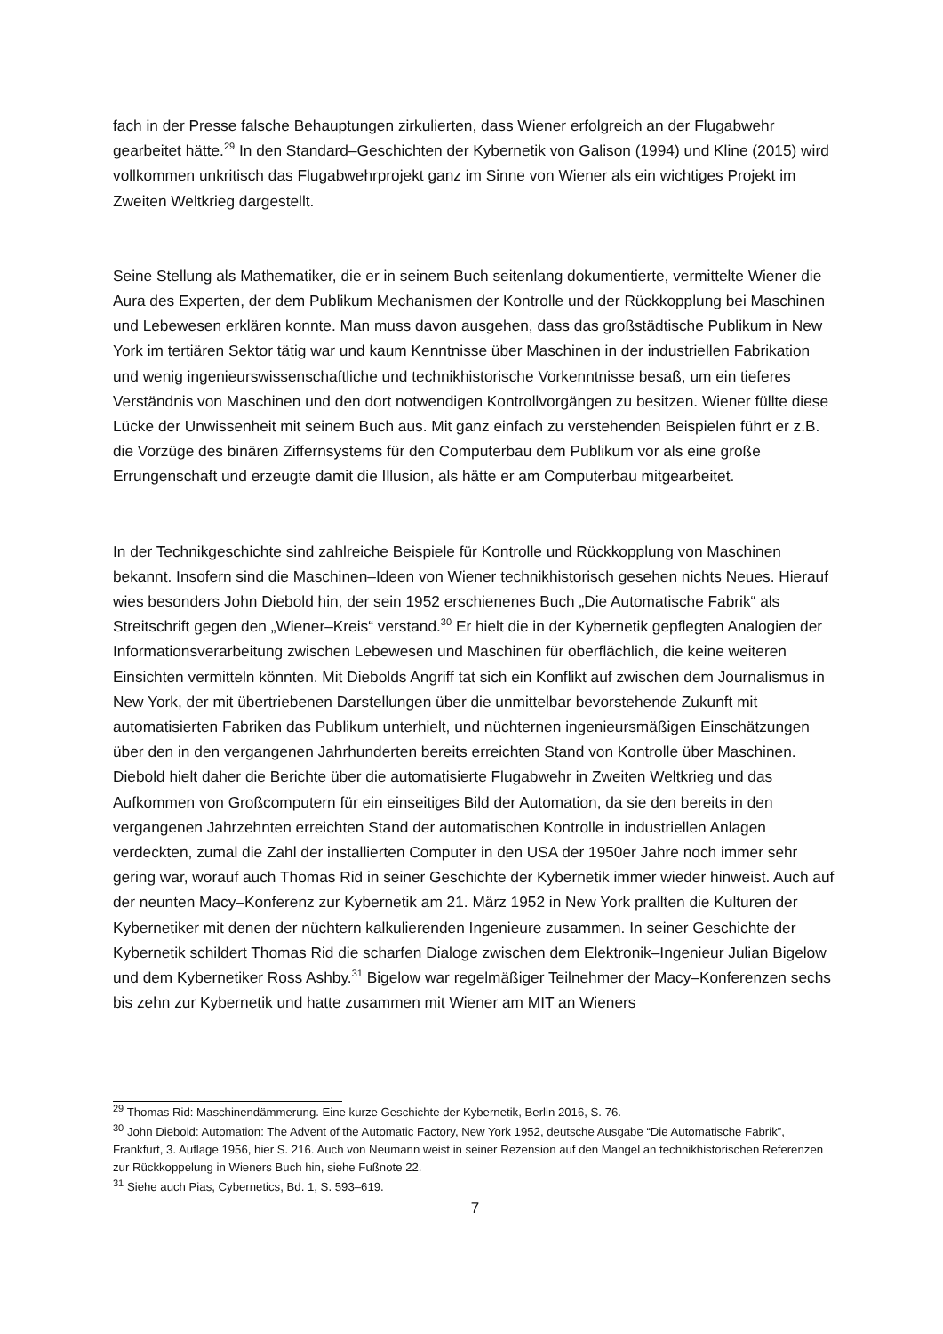fach in der Presse falsche Behauptungen zirkulierten, dass Wiener erfolgreich an der Flugabwehr gearbeitet hätte.<sup>29</sup> In den Standard–Geschichten der Kybernetik von Galison (1994) und Kline (2015) wird vollkommen unkritisch das Flugabwehrprojekt ganz im Sinne von Wiener als ein wichtiges Projekt im Zweiten Weltkrieg dargestellt.
Seine Stellung als Mathematiker, die er in seinem Buch seitenlang dokumentierte, vermittelte Wiener die Aura des Experten, der dem Publikum Mechanismen der Kontrolle und der Rückkopplung bei Maschinen und Lebewesen erklären konnte. Man muss davon ausgehen, dass das großstädtische Publikum in New York im tertiären Sektor tätig war und kaum Kenntnisse über Maschinen in der industriellen Fabrikation und wenig ingenieurswissenschaftliche und technikhistorische Vorkenntnisse besaß, um ein tieferes Verständnis von Maschinen und den dort notwendigen Kontrollvorgängen zu besitzen. Wiener füllte diese Lücke der Unwissenheit mit seinem Buch aus. Mit ganz einfach zu verstehenden Beispielen führt er z.B. die Vorzüge des binären Ziffernsystems für den Computerbau dem Publikum vor als eine große Errungenschaft und erzeugte damit die Illusion, als hätte er am Computerbau mitgearbeitet.
In der Technikgeschichte sind zahlreiche Beispiele für Kontrolle und Rückkopplung von Maschinen bekannt. Insofern sind die Maschinen–Ideen von Wiener technikhistorisch gesehen nichts Neues. Hierauf wies besonders John Diebold hin, der sein 1952 erschienenes Buch „Die Automatische Fabrik“ als Streitschrift gegen den „Wiener–Kreis“ verstand.<sup>30</sup> Er hielt die in der Kybernetik gepflegten Analogien der Informationsverarbeitung zwischen Lebewesen und Maschinen für oberflächlich, die keine weiteren Einsichten vermitteln könnten. Mit Diebolds Angriff tat sich ein Konflikt auf zwischen dem Journalismus in New York, der mit übertriebenen Darstellungen über die unmittelbar bevorstehende Zukunft mit automatisierten Fabriken das Publikum unterhielt, und nüchternen ingenieursmäßigen Einschätzungen über den in den vergangenen Jahrhunderten bereits erreichten Stand von Kontrolle über Maschinen. Diebold hielt daher die Berichte über die automatisierte Flugabwehr in Zweiten Weltkrieg und das Aufkommen von Großcomputern für ein einseitiges Bild der Automation, da sie den bereits in den vergangenen Jahrzehnten erreichten Stand der automatischen Kontrolle in industriellen Anlagen verdeckten, zumal die Zahl der installierten Computer in den USA der 1950er Jahre noch immer sehr gering war, worauf auch Thomas Rid in seiner Geschichte der Kybernetik immer wieder hinweist. Auch auf der neunten Macy–Konferenz zur Kybernetik am 21. März 1952 in New York prallten die Kulturen der Kybernetiker mit denen der nüchtern kalkulierenden Ingenieure zusammen. In seiner Geschichte der Kybernetik schildert Thomas Rid die scharfen Dialoge zwischen dem Elektronik–Ingenieur Julian Bigelow und dem Kybernetiker Ross Ashby.<sup>31</sup> Bigelow war regelmäßiger Teilnehmer der Macy–Konferenzen sechs bis zehn zur Kybernetik und hatte zusammen mit Wiener am MIT an Wieners
<sup>29</sup> Thomas Rid: Maschinendämmerung. Eine kurze Geschichte der Kybernetik, Berlin 2016, S. 76.
<sup>30</sup> John Diebold: Automation: The Advent of the Automatic Factory, New York 1952, deutsche Ausgabe “Die Automatische Fabrik”, Frankfurt, 3. Auflage 1956, hier S. 216. Auch von Neumann weist in seiner Rezension auf den Mangel an technikhistorischen Referenzen zur Rückkoppelung in Wieners Buch hin, siehe Fußnote 22.
<sup>31</sup> Siehe auch Pias, Cybernetics, Bd. 1, S. 593–619.
7